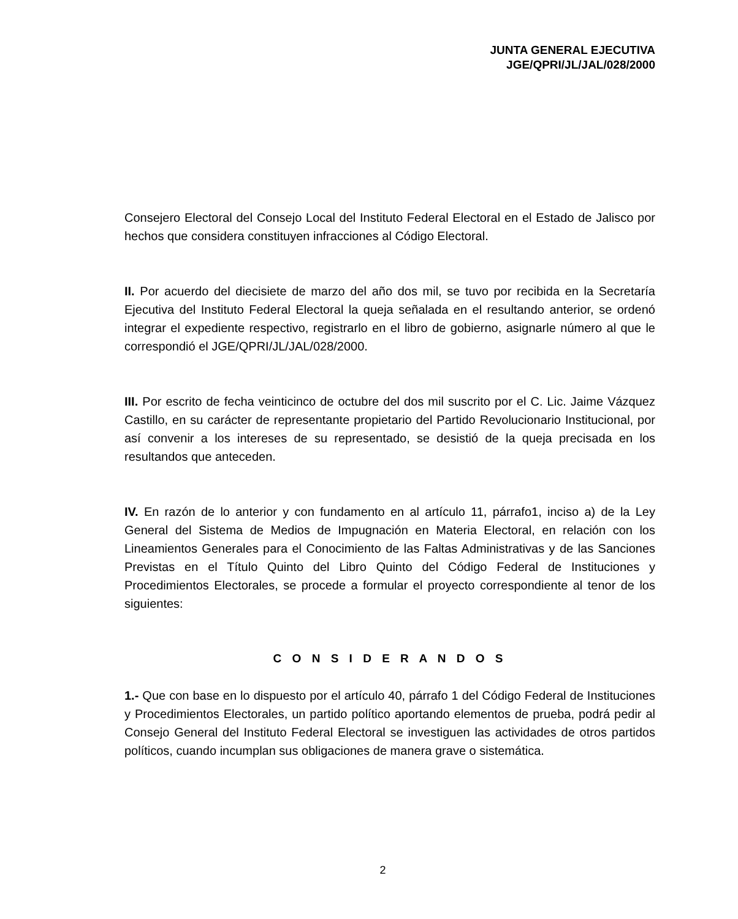JUNTA GENERAL EJECUTIVA
JGE/QPRI/JL/JAL/028/2000
Consejero Electoral del Consejo Local del Instituto Federal Electoral en el Estado de Jalisco por hechos que considera constituyen infracciones al Código Electoral.
II. Por acuerdo del diecisiete de marzo del año dos mil, se tuvo por recibida en la Secretaría Ejecutiva del Instituto Federal Electoral la queja señalada en el resultando anterior, se ordenó integrar el expediente respectivo, registrarlo en el libro de gobierno, asignarle número al que le correspondió el JGE/QPRI/JL/JAL/028/2000.
III. Por escrito de fecha veinticinco de octubre del dos mil suscrito por el C. Lic. Jaime Vázquez Castillo, en su carácter de representante propietario del Partido Revolucionario Institucional, por así convenir a los intereses de su representado, se desistió de la queja precisada en los resultandos que anteceden.
IV. En razón de lo anterior y con fundamento en al artículo 11, párrafo1, inciso a) de la Ley General del Sistema de Medios de Impugnación en Materia Electoral, en relación con los Lineamientos Generales para el Conocimiento de las Faltas Administrativas y de las Sanciones Previstas en el Título Quinto del Libro Quinto del Código Federal de Instituciones y Procedimientos Electorales, se procede a formular el proyecto correspondiente al tenor de los siguientes:
C O N S I D E R A N D O S
1.- Que con base en lo dispuesto por el artículo 40, párrafo 1 del Código Federal de Instituciones y Procedimientos Electorales, un partido político aportando elementos de prueba, podrá pedir al Consejo General del Instituto Federal Electoral se investiguen las actividades de otros partidos políticos, cuando incumplan sus obligaciones de manera grave o sistemática.
2